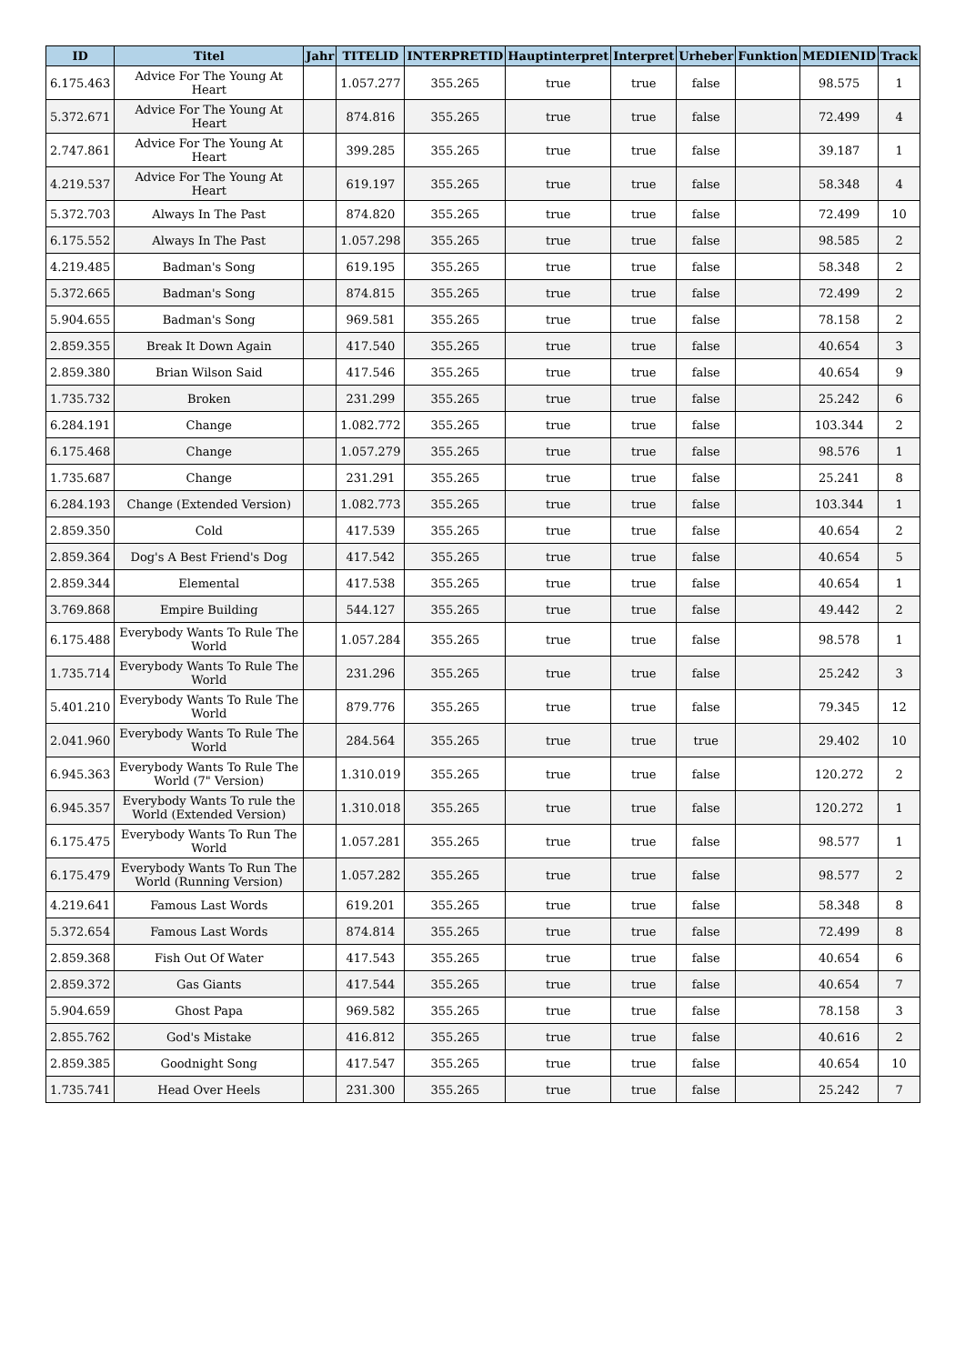| ID | Titel | Jahr | TITELID | INTERPRETID | Hauptinterpret | Interpret | Urheber | Funktion | MEDIENID | Track |
| --- | --- | --- | --- | --- | --- | --- | --- | --- | --- | --- |
| 6.175.463 | Advice For The Young At Heart | | 1.057.277 | 355.265 | true | true | false | | 98.575 | 1 |
| 5.372.671 | Advice For The Young At Heart | | 874.816 | 355.265 | true | true | false | | 72.499 | 4 |
| 2.747.861 | Advice For The Young At Heart | | 399.285 | 355.265 | true | true | false | | 39.187 | 1 |
| 4.219.537 | Advice For The Young At Heart | | 619.197 | 355.265 | true | true | false | | 58.348 | 4 |
| 5.372.703 | Always In The Past | | 874.820 | 355.265 | true | true | false | | 72.499 | 10 |
| 6.175.552 | Always In The Past | | 1.057.298 | 355.265 | true | true | false | | 98.585 | 2 |
| 4.219.485 | Badman's Song | | 619.195 | 355.265 | true | true | false | | 58.348 | 2 |
| 5.372.665 | Badman's Song | | 874.815 | 355.265 | true | true | false | | 72.499 | 2 |
| 5.904.655 | Badman's Song | | 969.581 | 355.265 | true | true | false | | 78.158 | 2 |
| 2.859.355 | Break It Down Again | | 417.540 | 355.265 | true | true | false | | 40.654 | 3 |
| 2.859.380 | Brian Wilson Said | | 417.546 | 355.265 | true | true | false | | 40.654 | 9 |
| 1.735.732 | Broken | | 231.299 | 355.265 | true | true | false | | 25.242 | 6 |
| 6.284.191 | Change | | 1.082.772 | 355.265 | true | true | false | | 103.344 | 2 |
| 6.175.468 | Change | | 1.057.279 | 355.265 | true | true | false | | 98.576 | 1 |
| 1.735.687 | Change | | 231.291 | 355.265 | true | true | false | | 25.241 | 8 |
| 6.284.193 | Change (Extended Version) | | 1.082.773 | 355.265 | true | true | false | | 103.344 | 1 |
| 2.859.350 | Cold | | 417.539 | 355.265 | true | true | false | | 40.654 | 2 |
| 2.859.364 | Dog's A Best Friend's Dog | | 417.542 | 355.265 | true | true | false | | 40.654 | 5 |
| 2.859.344 | Elemental | | 417.538 | 355.265 | true | true | false | | 40.654 | 1 |
| 3.769.868 | Empire Building | | 544.127 | 355.265 | true | true | false | | 49.442 | 2 |
| 6.175.488 | Everybody Wants To Rule The World | | 1.057.284 | 355.265 | true | true | false | | 98.578 | 1 |
| 1.735.714 | Everybody Wants To Rule The World | | 231.296 | 355.265 | true | true | false | | 25.242 | 3 |
| 5.401.210 | Everybody Wants To Rule The World | | 879.776 | 355.265 | true | true | false | | 79.345 | 12 |
| 2.041.960 | Everybody Wants To Rule The World | | 284.564 | 355.265 | true | true | true | | 29.402 | 10 |
| 6.945.363 | Everybody Wants To Rule The World (7" Version) | | 1.310.019 | 355.265 | true | true | false | | 120.272 | 2 |
| 6.945.357 | Everybody Wants To rule the World (Extended Version) | | 1.310.018 | 355.265 | true | true | false | | 120.272 | 1 |
| 6.175.475 | Everybody Wants To Run The World | | 1.057.281 | 355.265 | true | true | false | | 98.577 | 1 |
| 6.175.479 | Everybody Wants To Run The World (Running Version) | | 1.057.282 | 355.265 | true | true | false | | 98.577 | 2 |
| 4.219.641 | Famous Last Words | | 619.201 | 355.265 | true | true | false | | 58.348 | 8 |
| 5.372.654 | Famous Last Words | | 874.814 | 355.265 | true | true | false | | 72.499 | 8 |
| 2.859.368 | Fish Out Of Water | | 417.543 | 355.265 | true | true | false | | 40.654 | 6 |
| 2.859.372 | Gas Giants | | 417.544 | 355.265 | true | true | false | | 40.654 | 7 |
| 5.904.659 | Ghost Papa | | 969.582 | 355.265 | true | true | false | | 78.158 | 3 |
| 2.855.762 | God's Mistake | | 416.812 | 355.265 | true | true | false | | 40.616 | 2 |
| 2.859.385 | Goodnight Song | | 417.547 | 355.265 | true | true | false | | 40.654 | 10 |
| 1.735.741 | Head Over Heels | | 231.300 | 355.265 | true | true | false | | 25.242 | 7 |